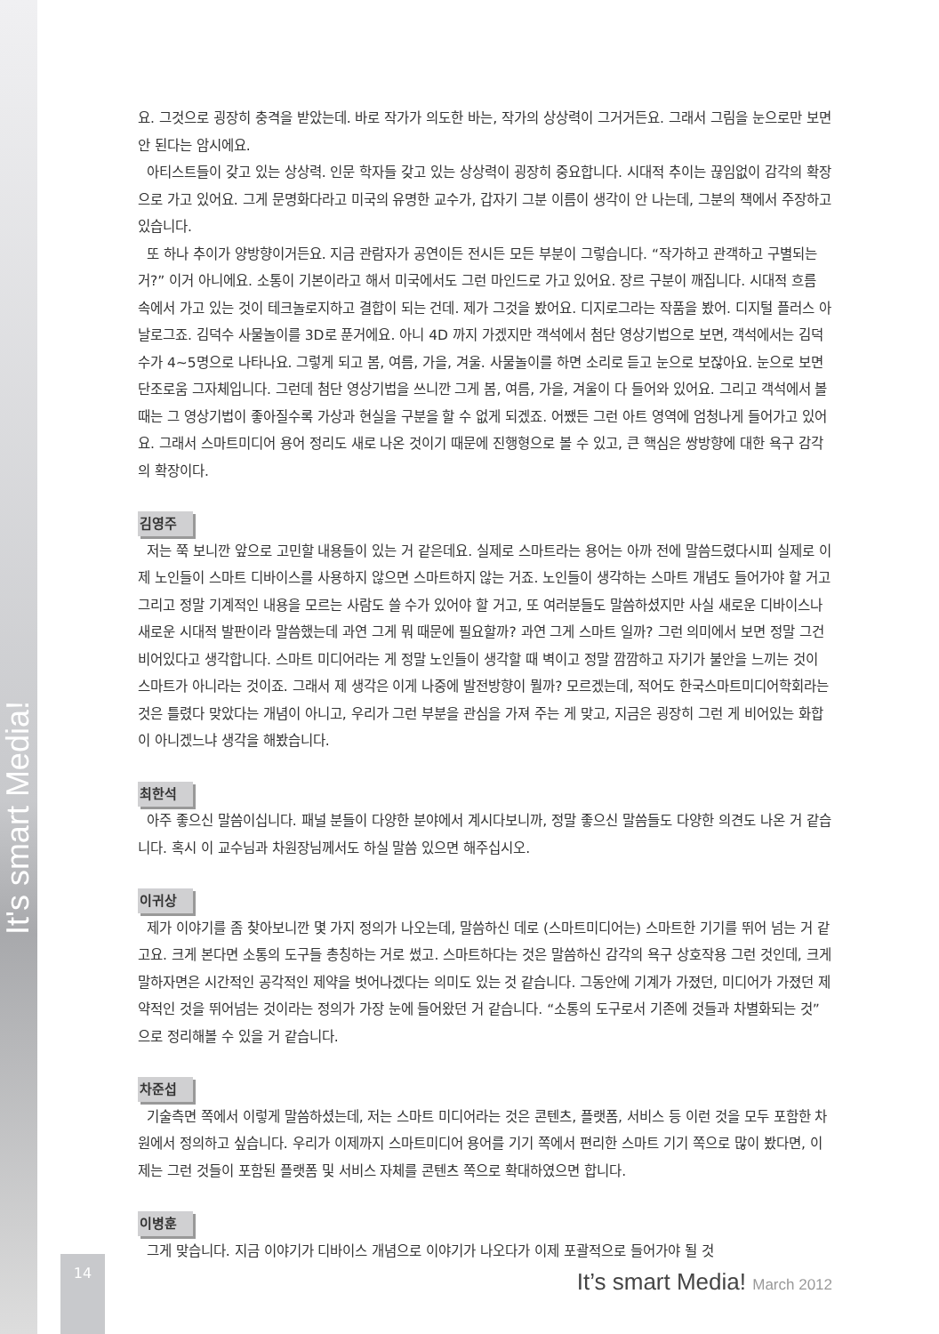It's smart Media!
요. 그것으로 굉장히 충격을 받았는데. 바로 작가가 의도한 바는, 작가의 상상력이 그거거든요. 그래서 그림을 눈으로만 보면 안 된다는 암시에요.
아티스트들이 갖고 있는 상상력. 인문 학자들 갖고 있는 상상력이 굉장히 중요합니다. 시대적 추이는 끊임없이 감각의 확장으로 가고 있어요. 그게 문명화다라고 미국의 유명한 교수가, 갑자기 그분 이름이 생각이 안 나는데, 그분의 책에서 주장하고 있습니다.
또 하나 추이가 양방향이거든요. 지금 관람자가 공연이든 전시든 모든 부분이 그렇습니다. “작가하고 관객하고 구별되는 거?” 이거 아니에요. 소통이 기본이라고 해서 미국에서도 그런 마인드로 가고 있어요. 장르 구분이 깨집니다. 시대적 흐름 속에서 가고 있는 것이 테크놀로지하고 결합이 되는 건데. 제가 그것을 봤어요. 디지로그라는 작품을 봤어. 디지털 플러스 아날로그죠. 김덕수 사물놀이를 3D로 푼거에요. 아니 4D 까지 가겠지만 객석에서 첨단 영상기법으로 보면, 객석에서는 김덕수가 4~5명으로 나타나요. 그렇게 되고 봄, 여름, 가을, 겨울. 사물놀이를 하면 소리로 듣고 눈으로 보잖아요. 눈으로 보면 단조로움 그자체입니다. 그런데 첨단 영상기법을 쓰니깐 그게 봄, 여름, 가을, 겨울이 다 들어와 있어요. 그리고 객석에서 볼 때는 그 영상기법이 좋아질수록 가상과 현실을 구분을 할 수 없게 되겠죠. 어쨌든 그런 아트 영역에 엄청나게 들어가고 있어요. 그래서 스마트미디어 용어 정리도 새로 나온 것이기 때문에 진행형으로 볼 수 있고, 큰 핵심은 쌍방향에 대한 욕구 감각의 확장이다.
김영주
저는 쭉 보니깐 앞으로 고민할 내용들이 있는 거 같은데요. 실제로 스마트라는 용어는 아까 전에 말씀드렸다시피 실제로 이제 노인들이 스마트 디바이스를 사용하지 않으면 스마트하지 않는 거죠. 노인들이 생각하는 스마트 개념도 들어가야 할 거고 그리고 정말 기계적인 내용을 모르는 사람도 쓸 수가 있어야 할 거고, 또 여러분들도 말씀하셨지만 사실 새로운 디바이스나 새로운 시대적 발판이라 말씀했는데 과연 그게 뭐 때문에 필요할까? 과연 그게 스마트 일까? 그런 의미에서 보면 정말 그건 비어있다고 생각합니다. 스마트 미디어라는 게 정말 노인들이 생각할 때 벽이고 정말 깜깜하고 자기가 불안을 느끼는 것이 스마트가 아니라는 것이죠. 그래서 제 생각은 이게 나중에 발전방향이 뭘까? 모르겠는데, 적어도 한국스마트미디어학회라는 것은 틀렸다 맞았다는 개념이 아니고, 우리가 그런 부분을 관심을 가져 주는 게 맞고, 지금은 굉장히 그런 게 비어있는 화합이 아니겠느냐 생각을 해봤습니다.
최한석
아주 좋으신 말씀이십니다. 패널 분들이 다양한 분야에서 계시다보니까, 정말 좋으신 말씀들도 다양한 의견도 나온 거 같습니다. 혹시 이 교수님과 차원장님께서도 하실 말씀 있으면 해주십시오.
이귀상
제가 이야기를 좀 찾아보니깐 몇 가지 정의가 나오는데, 말씀하신 데로 (스마트미디어는) 스마트한 기기를 뛰어 넘는 거 같고요. 크게 본다면 소통의 도구들 총칭하는 거로 썼고. 스마트하다는 것은 말씀하신 감각의 욕구 상호작용 그런 것인데, 크게 말하자면은 시간적인 공각적인 제약을 벗어나겠다는 의미도 있는 것 같습니다. 그동안에 기계가 가졌던, 미디어가 가졌던 제약적인 것을 뛰어넘는 것이라는 정의가 가장 눈에 들어왔던 거 같습니다. “소통의 도구로서 기존에 것들과 차별화되는 것” 으로 정리해볼 수 있을 거 같습니다.
차준섭
기술측면 쪽에서 이렇게 말씀하셨는데, 저는 스마트 미디어라는 것은 콘텐츠, 플랫폼, 서비스 등 이런 것을 모두 포함한 차원에서 정의하고 싶습니다. 우리가 이제까지 스마트미디어 용어를 기기 쪽에서 편리한 스마트 기기 쪽으로 많이 봤다면, 이제는 그런 것들이 포함된 플랫폼 및 서비스 자체를 콘텐츠 쪽으로 확대하였으면 합니다.
이병훈
그게 맞습니다. 지금 이야기가 디바이스 개념으로 이야기가 나오다가 이제 포괄적으로 들어가야 될 것
14
It’s smart Media! March 2012